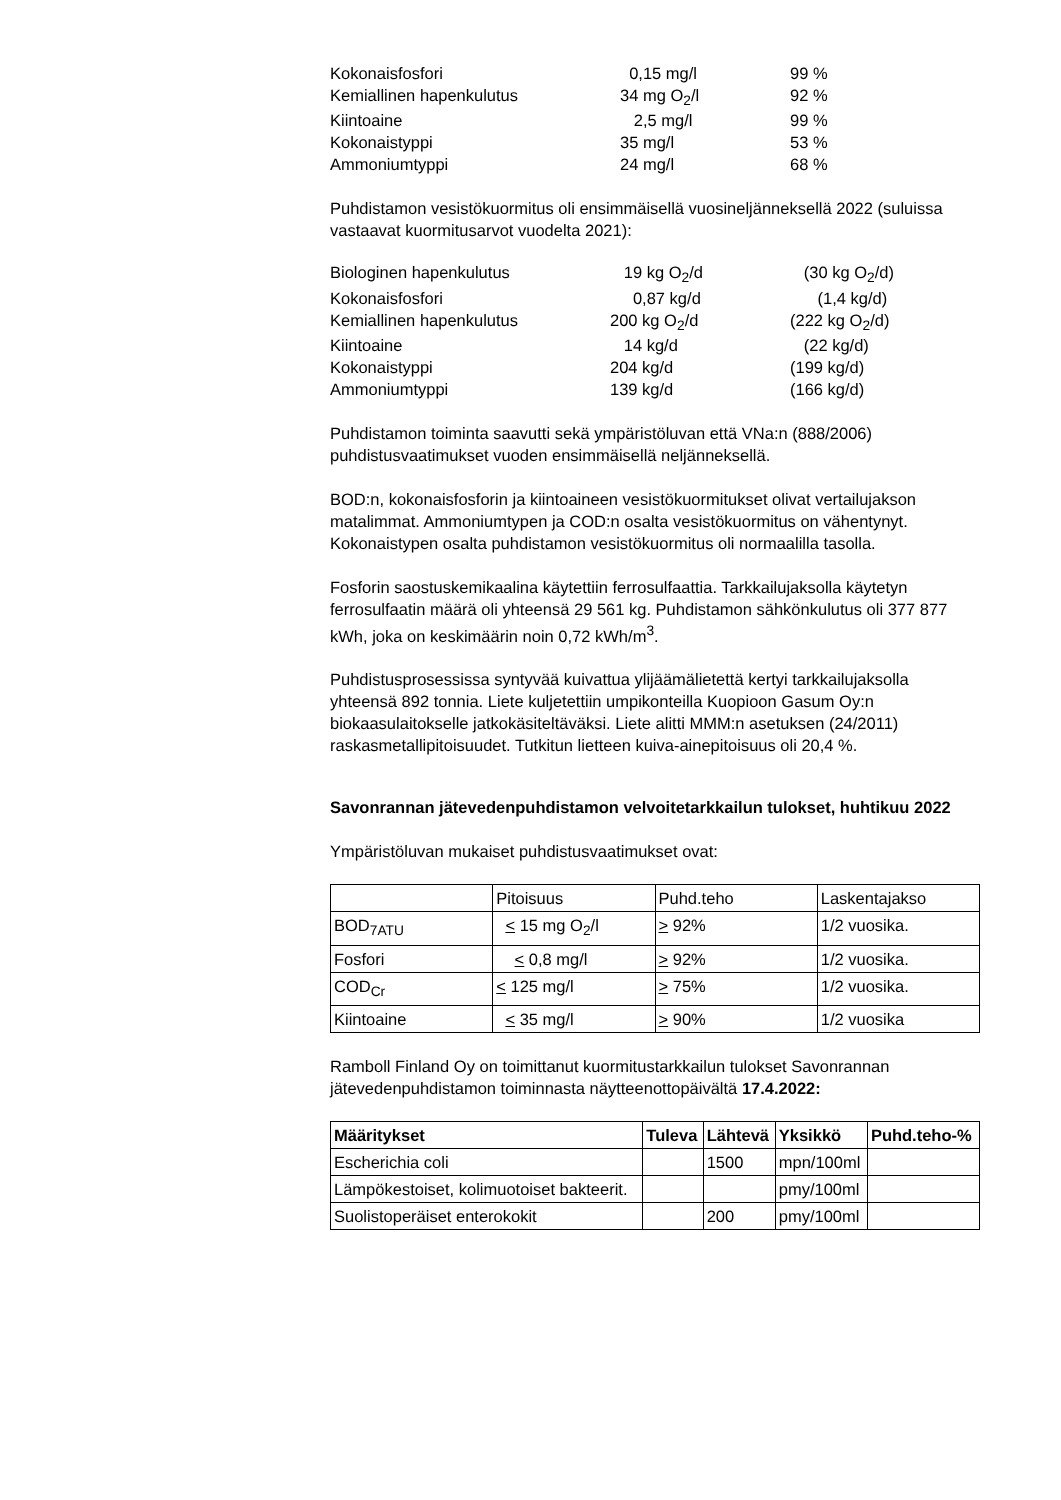| Kokonaisfosfori | 0,15 mg/l | 99 % |
| Kemiallinen hapenkulutus | 34 mg O<sub>2</sub>/l | 92 % |
| Kiintoaine | 2,5 mg/l | 99 % |
| Kokonaistyppi | 35 mg/l | 53 % |
| Ammoniumtyppi | 24 mg/l | 68 % |
Puhdistamon vesistökuormitus oli ensimmäisellä vuosineljänneksellä 2022 (suluissa vastaavat kuormitusarvot vuodelta 2021):
| Biologinen hapenkulutus | 19 kg O<sub>2</sub>/d | (30 kg O<sub>2</sub>/d) |
| Kokonaisfosfori | 0,87 kg/d | (1,4 kg/d) |
| Kemiallinen hapenkulutus | 200 kg O<sub>2</sub>/d | (222 kg O<sub>2</sub>/d) |
| Kiintoaine | 14 kg/d | (22 kg/d) |
| Kokonaistyppi | 204 kg/d | (199 kg/d) |
| Ammoniumtyppi | 139 kg/d | (166 kg/d) |
Puhdistamon toiminta saavutti sekä ympäristöluvan että VNa:n (888/2006) puhdistusvaatimukset vuoden ensimmäisellä neljänneksellä.
BOD:n, kokonaisfosforin ja kiintoaineen vesistökuormitukset olivat vertailujakson matalimmat. Ammoniumtypen ja COD:n osalta vesistökuormitus on vähentynyt. Kokonaistypen osalta puhdistamon vesistökuormitus oli normaalilla tasolla.
Fosforin saostuskemikaalina käytettiin ferrosulfaattia. Tarkkailujaksolla käytetyn ferrosulfaatin määrä oli yhteensä 29 561 kg. Puhdistamon sähkönkulutus oli 377 877 kWh, joka on keskimäärin noin 0,72 kWh/m<sup>3</sup>.
Puhdistusprosessissa syntyvää kuivattua ylijäämälietettä kertyi tarkkailujaksolla yhteensä 892 tonnia. Liete kuljetettiin umpikonteilla Kuopioon Gasum Oy:n biokaasulaitokselle jatkokäsiteltäväksi. Liete alitti MMM:n asetuksen (24/2011) raskasmetallipitoisuudet. Tutkitun lietteen kuiva-ainepitoisuus oli 20,4 %.
Savonrannan jätevedenpuhdistamon velvoitetarkkailun tulokset, huhtikuu 2022
Ympäristöluvan mukaiset puhdistusvaatimukset ovat:
| | Pitoisuus | Puhd.teho | Laskentajakso |
| BOD<sub>7ATU</sub> | < 15 mg O<sub>2</sub>/l | > 92% | 1/2 vuosika. |
| Fosfori | < 0,8 mg/l | > 92% | 1/2 vuosika. |
| COD<sub>Cr</sub> | < 125 mg/l | > 75% | 1/2 vuosika. |
| Kiintoaine | < 35 mg/l | > 90% | 1/2 vuosika |
Ramboll Finland Oy on toimittanut kuormitustarkkailun tulokset Savonrannan jätevedenpuhdistamon toiminnasta näytteenottopäivältä 17.4.2022:
| Määritykset | Tuleva | Lähtevä | Yksikkö | Puhd.teho-% |
| --- | --- | --- | --- | --- |
| Escherichia coli | | 1500 | mpn/100ml | |
| Lämpökestoiset, kolimuotoiset bakteerit. | | | pmy/100ml | |
| Suolistoperäiset enterokokit | | 200 | pmy/100ml | |